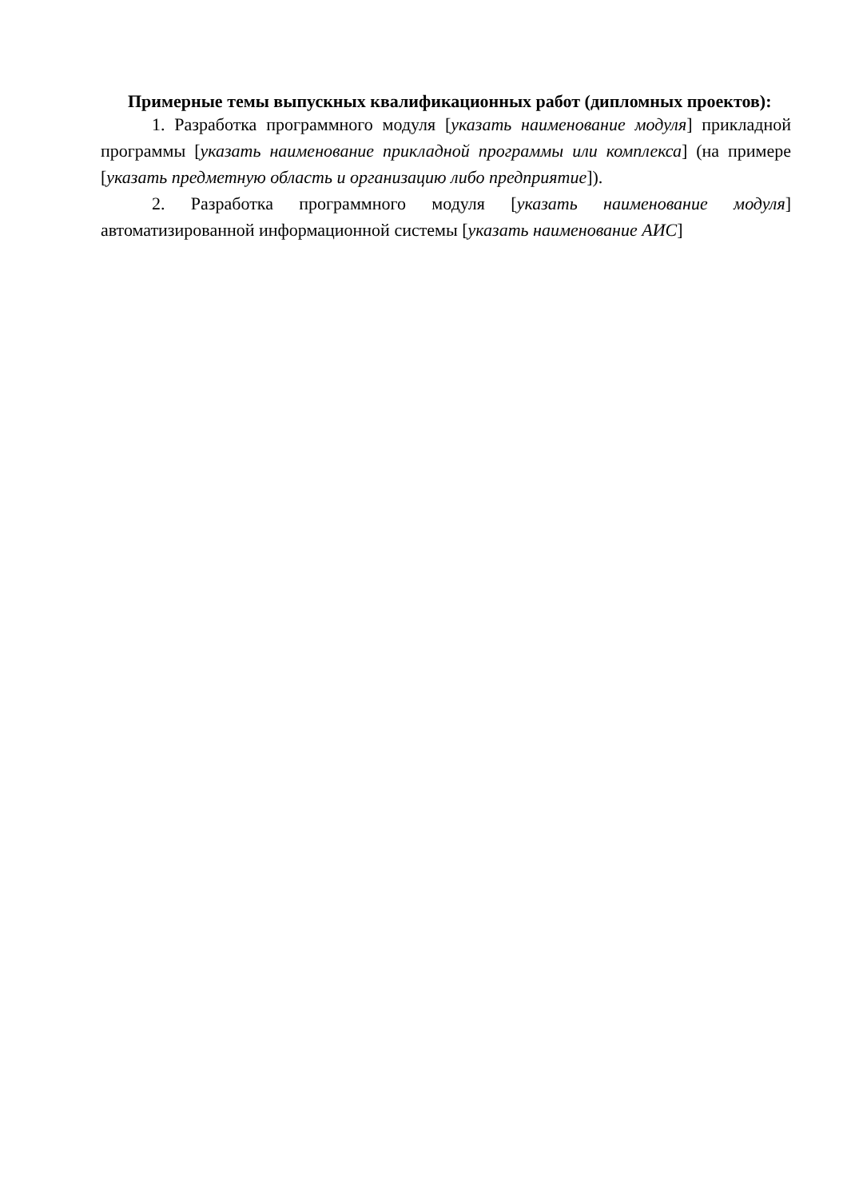Примерные темы выпускных квалификационных работ (дипломных проектов):
1. Разработка программного модуля [указать наименование модуля] прикладной программы [указать наименование прикладной программы или комплекса] (на примере [указать предметную область и организацию либо предприятие]).
2. Разработка программного модуля [указать наименование модуля] автоматизированной информационной системы [указать наименование АИС]